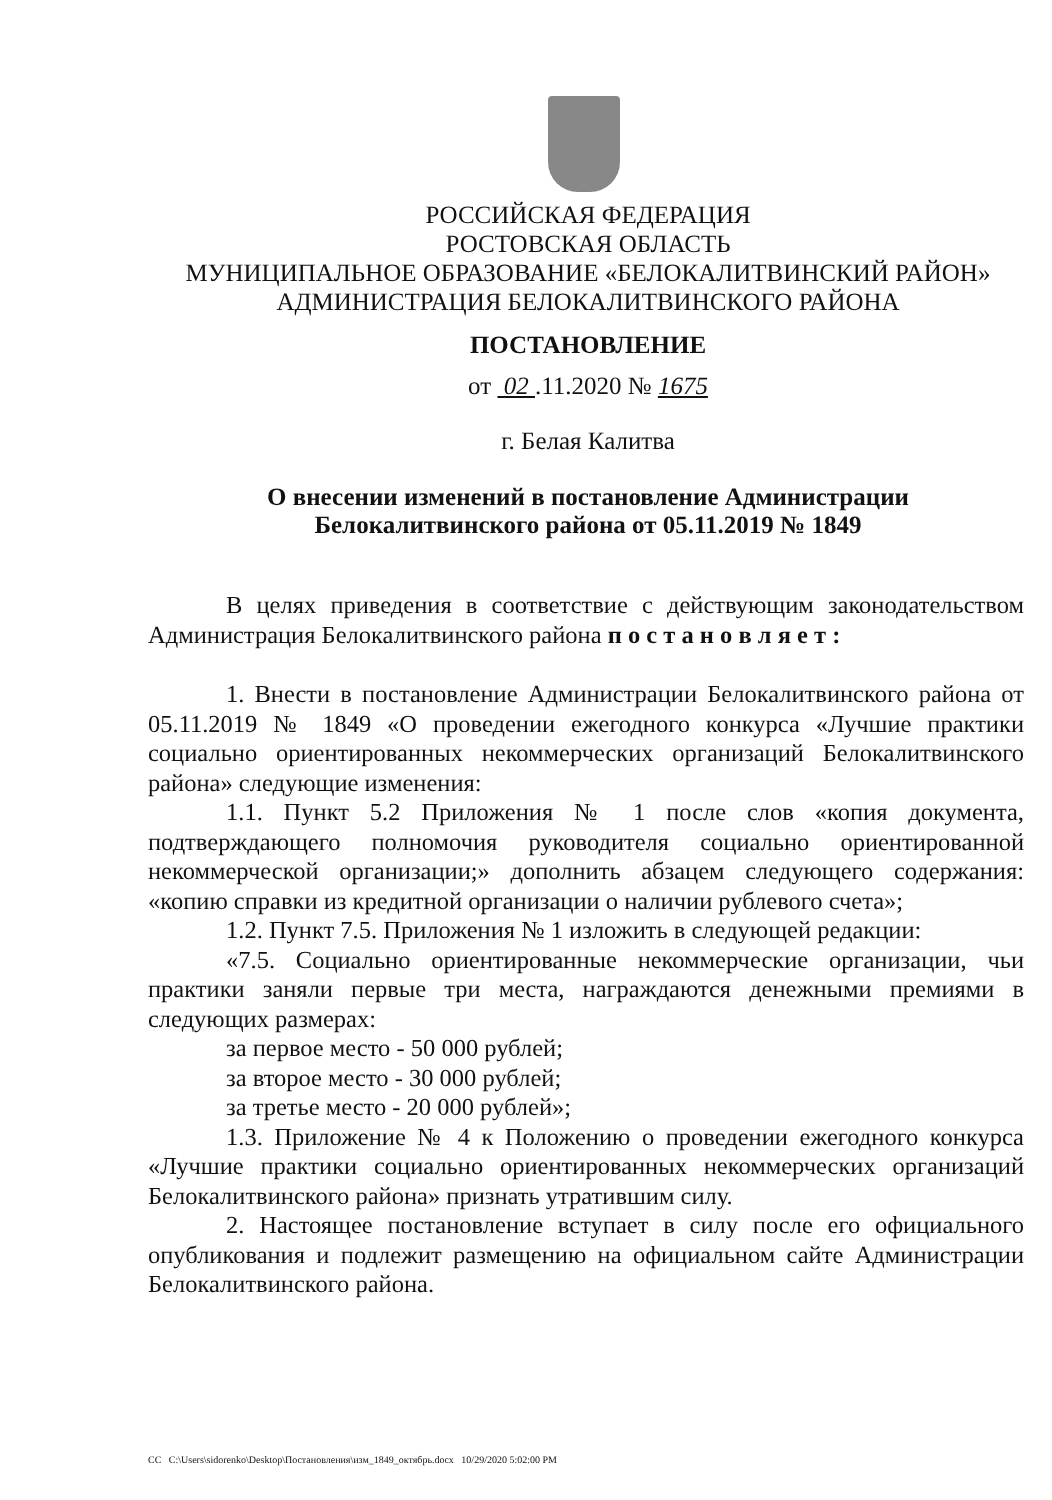РОССИЙСКАЯ ФЕДЕРАЦИЯ
РОСТОВСКАЯ ОБЛАСТЬ
МУНИЦИПАЛЬНОЕ ОБРАЗОВАНИЕ «БЕЛОКАЛИТВИНСКИЙ РАЙОН»
АДМИНИСТРАЦИЯ БЕЛОКАЛИТВИНСКОГО РАЙОНА
ПОСТАНОВЛЕНИЕ
от 02 .11.2020 № 1675
г. Белая Калитва
О внесении изменений в постановление Администрации
Белокалитвинского района от 05.11.2019 № 1849
В целях приведения в соответствие с действующим законодательством Администрация Белокалитвинского района п о с т а н о в л я е т :
1. Внести в постановление Администрации Белокалитвинского района от 05.11.2019 № 1849 «О проведении ежегодного конкурса «Лучшие практики социально ориентированных некоммерческих организаций Белокалитвинского района» следующие изменения:
1.1. Пункт 5.2 Приложения № 1 после слов «копия документа, подтверждающего полномочия руководителя социально ориентированной некоммерческой организации;» дополнить абзацем следующего содержания: «копию справки из кредитной организации о наличии рублевого счета»;
1.2. Пункт 7.5. Приложения № 1 изложить в следующей редакции:
«7.5. Социально ориентированные некоммерческие организации, чьи практики заняли первые три места, награждаются денежными премиями в следующих размерах:
за первое место - 50 000 рублей;
за второе место - 30 000 рублей;
за третье место - 20 000 рублей»;
1.3. Приложение № 4 к Положению о проведении ежегодного конкурса «Лучшие практики социально ориентированных некоммерческих организаций Белокалитвинского района» признать утратившим силу.
2. Настоящее постановление вступает в силу после его официального опубликования и подлежит размещению на официальном сайте Администрации Белокалитвинского района.
CC C:\Users\sidorenko\Desktop\Постановления\изм_1849_октябрь.docx 10/29/2020 5:02:00 PM